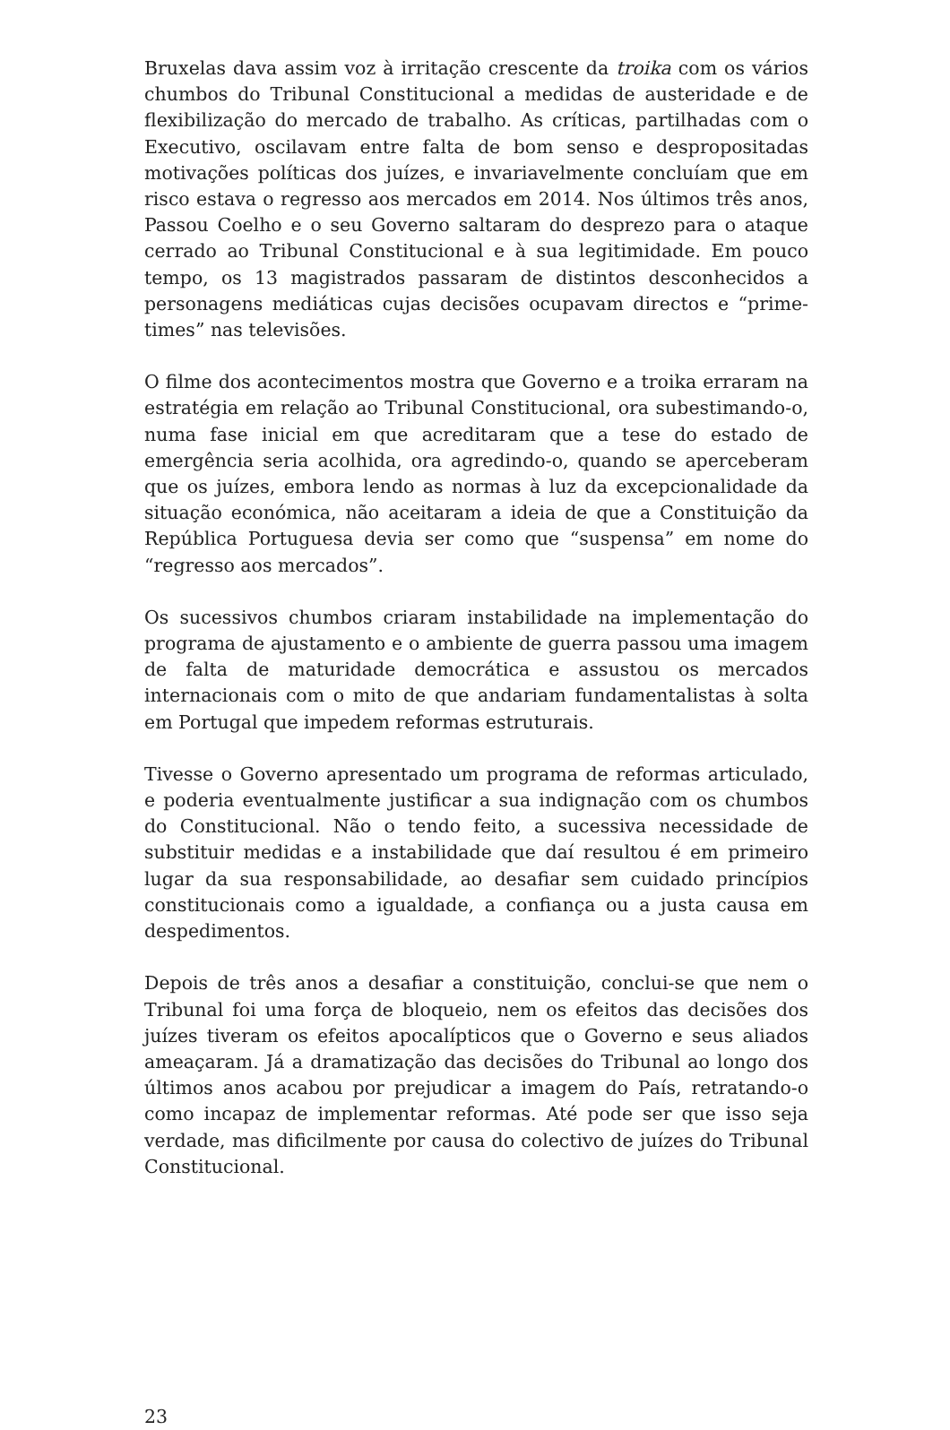Bruxelas dava assim voz à irritação crescente da troika com os vários chumbos do Tribunal Constitucional a medidas de austeridade e de flexibilização do mercado de trabalho. As críticas, partilhadas com o Executivo, oscilavam entre falta de bom senso e despropositadas motivações políticas dos juízes, e invariavelmente concluíam que em risco estava o regresso aos mercados em 2014. Nos últimos três anos, Passou Coelho e o seu Governo saltaram do desprezo para o ataque cerrado ao Tribunal Constitucional e à sua legitimidade. Em pouco tempo, os 13 magistrados passaram de distintos desconhecidos a personagens mediáticas cujas decisões ocupavam directos e “prime-times” nas televisões.
O filme dos acontecimentos mostra que Governo e a troika erraram na estratégia em relação ao Tribunal Constitucional, ora subestimando-o, numa fase inicial em que acreditaram que a tese do estado de emergência seria acolhida, ora agredindo-o, quando se aperceberam que os juízes, embora lendo as normas à luz da excepcionalidade da situação económica, não aceitaram a ideia de que a Constituição da República Portuguesa devia ser como que “suspensa” em nome do “regresso aos mercados”.
Os sucessivos chumbos criaram instabilidade na implementação do programa de ajustamento e o ambiente de guerra passou uma imagem de falta de maturidade democrática e assustou os mercados internacionais com o mito de que andariam fundamentalistas à solta em Portugal que impedem reformas estruturais.
Tivesse o Governo apresentado um programa de reformas articulado, e poderia eventualmente justificar a sua indignação com os chumbos do Constitucional. Não o tendo feito, a sucessiva necessidade de substituir medidas e a instabilidade que daí resultou é em primeiro lugar da sua responsabilidade, ao desafiar sem cuidado princípios constitucionais como a igualdade, a confiança ou a justa causa em despedimentos.
Depois de três anos a desafiar a constituição, conclui-se que nem o Tribunal foi uma força de bloqueio, nem os efeitos das decisões dos juízes tiveram os efeitos apocalípticos que o Governo e seus aliados ameaçaram. Já a dramatização das decisões do Tribunal ao longo dos últimos anos acabou por prejudicar a imagem do País, retratando-o como incapaz de implementar reformas. Até pode ser que isso seja verdade, mas dificilmente por causa do colectivo de juízes do Tribunal Constitucional.
23